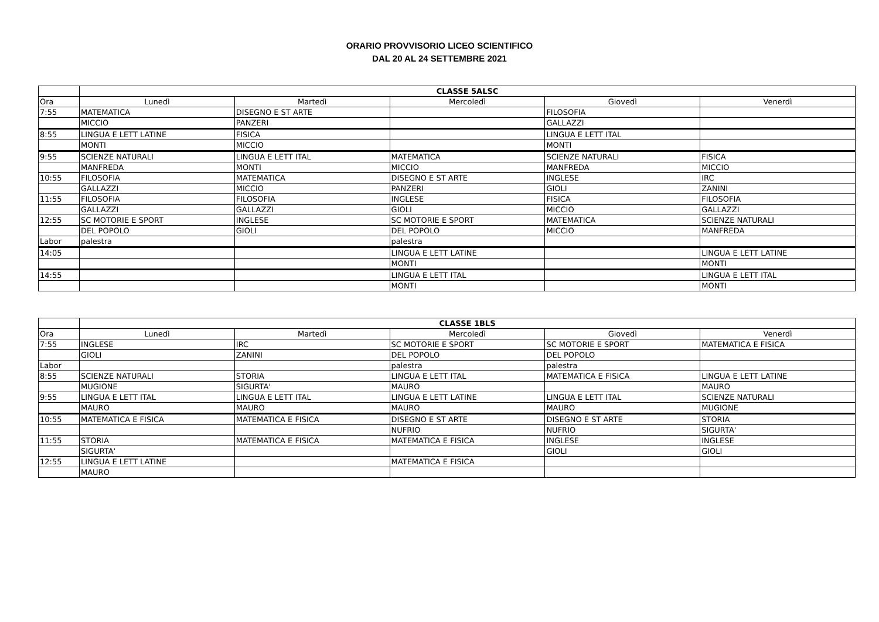ORARIO PROVVISORIO LICEO SCIENTIFICO
DAL 20 AL 24 SETTEMBRE 2021
| | CLASSE 5ALSC | | | | |
| Ora | Lunedì | Martedì | Mercoledì | Giovedì | Venerdì |
| 7:55 | MATEMATICA | DISEGNO E ST ARTE | | FILOSOFIA | |
| | MICCIO | PANZERI | | GALLAZZI | |
| 8:55 | LINGUA E LETT LATINE | FISICA | | LINGUA E LETT ITAL | |
| | MONTI | MICCIO | | MONTI | |
| 9:55 | SCIENZE NATURALI | LINGUA E LETT ITAL | MATEMATICA | SCIENZE NATURALI | FISICA |
| | MANFREDA | MONTI | MICCIO | MANFREDA | MICCIO |
| 10:55 | FILOSOFIA | MATEMATICA | DISEGNO E ST ARTE | INGLESE | IRC |
| | GALLAZZI | MICCIO | PANZERI | GIOLI | ZANINI |
| 11:55 | FILOSOFIA | FILOSOFIA | INGLESE | FISICA | FILOSOFIA |
| | GALLAZZI | GALLAZZI | GIOLI | MICCIO | GALLAZZI |
| 12:55 | SC MOTORIE E SPORT | INGLESE | SC MOTORIE E SPORT | MATEMATICA | SCIENZE NATURALI |
| | DEL POPOLO | GIOLI | DEL POPOLO | MICCIO | MANFREDA |
| Labor | palestra | | palestra | | |
| 14:05 | | | LINGUA E LETT LATINE | | LINGUA E LETT LATINE |
| | | | MONTI | | MONTI |
| 14:55 | | | LINGUA E LETT ITAL | | LINGUA E LETT ITAL |
| | | | MONTI | | MONTI |
| | CLASSE 1BLS | | | | |
| Ora | Lunedì | Martedì | Mercoledì | Giovedì | Venerdì |
| 7:55 | INGLESE | IRC | SC MOTORIE E SPORT | SC MOTORIE E SPORT | MATEMATICA E FISICA |
| | GIOLI | ZANINI | DEL POPOLO | DEL POPOLO | |
| Labor | | | palestra | palestra | |
| 8:55 | SCIENZE NATURALI | STORIA | LINGUA E LETT ITAL | MATEMATICA E FISICA | LINGUA E LETT LATINE |
| | MUGIONE | SIGURTA' | MAURO | | MAURO |
| 9:55 | LINGUA E LETT ITAL | LINGUA E LETT ITAL | LINGUA E LETT LATINE | LINGUA E LETT ITAL | SCIENZE NATURALI |
| | MAURO | MAURO | MAURO | MAURO | MUGIONE |
| 10:55 | MATEMATICA E FISICA | MATEMATICA E FISICA | DISEGNO E ST ARTE | DISEGNO E ST ARTE | STORIA |
| | | | NUFRIO | NUFRIO | SIGURTA' |
| 11:55 | STORIA | MATEMATICA E FISICA | MATEMATICA E FISICA | INGLESE | INGLESE |
| | SIGURTA' | | | GIOLI | GIOLI |
| 12:55 | LINGUA E LETT LATINE | | MATEMATICA E FISICA | | |
| | MAURO | | | | |